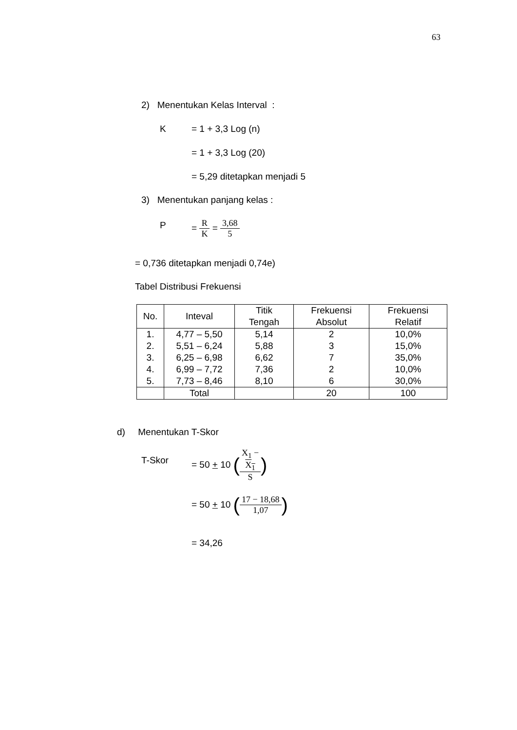63
2) Menentukan Kelas Interval :
K = 1 + 3,3 Log (n)
= 1 + 3,3 Log (20)
= 5,29 ditetapkan menjadi 5
3) Menentukan panjang kelas :
P = R K = 3,68 5
= 0,736 ditetapkan menjadi 0,74e)
Tabel Distribusi Frekuensi
| No. | Inteval | Titik Tengah | Frekuensi Absolut | Frekuensi Relatif |
| --- | --- | --- | --- | --- |
| 1. | 4,77 – 5,50 | 5,14 | 2 | 10,0% |
| 2. | 5,51 – 6,24 | 5,88 | 3 | 15,0% |
| 3. | 6,25 – 6,98 | 6,62 | 7 | 35,0% |
| 4. | 6,99 – 7,72 | 7,36 | 2 | 10,0% |
| 5. | 7,73 – 8,46 | 8,10 | 6 | 30,0% |
| | Total | | 20 | 100 |
d) Menentukan T-Skor
T-Skor
= 50 + 10 (X<sub>1</sub> −
X<sub>1</sub> S)
= 50 + 10 (17 − 18,68 1,07)
= 34,26